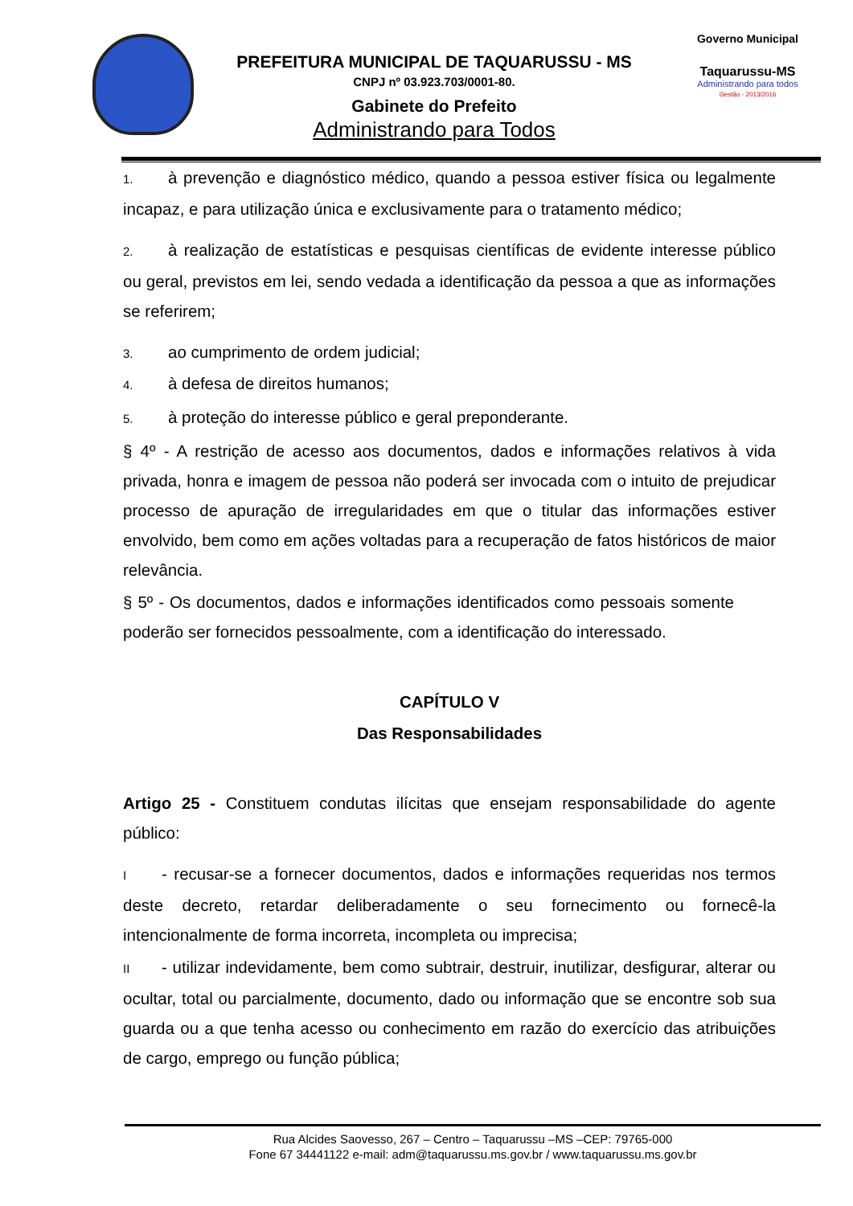PREFEITURA MUNICIPAL DE TAQUARUSSU - MS
CNPJ nº 03.923.703/0001-80.
Gabinete do Prefeito
Administrando para Todos
Governo Municipal
Taquarussu-MS
Administrando para todos
Gestão - 2013/2016
1. à prevenção e diagnóstico médico, quando a pessoa estiver física ou legalmente incapaz, e para utilização única e exclusivamente para o tratamento médico;
2. à realização de estatísticas e pesquisas científicas de evidente interesse público ou geral, previstos em lei, sendo vedada a identificação da pessoa a que as informações se referirem;
3. ao cumprimento de ordem judicial;
4. à defesa de direitos humanos;
5. à proteção do interesse público e geral preponderante.
§ 4º - A restrição de acesso aos documentos, dados e informações relativos à vida privada, honra e imagem de pessoa não poderá ser invocada com o intuito de prejudicar processo de apuração de irregularidades em que o titular das informações estiver envolvido, bem como em ações voltadas para a recuperação de fatos históricos de maior relevância.
§ 5º - Os documentos, dados e informações identificados como pessoais somente poderão ser fornecidos pessoalmente, com a identificação do interessado.
CAPÍTULO V
Das Responsabilidades
Artigo 25 - Constituem condutas ilícitas que ensejam responsabilidade do agente público:
I - recusar-se a fornecer documentos, dados e informações requeridas nos termos deste decreto, retardar deliberadamente o seu fornecimento ou fornecê-la intencionalmente de forma incorreta, incompleta ou imprecisa;
II - utilizar indevidamente, bem como subtrair, destruir, inutilizar, desfigurar, alterar ou ocultar, total ou parcialmente, documento, dado ou informação que se encontre sob sua guarda ou a que tenha acesso ou conhecimento em razão do exercício das atribuições de cargo, emprego ou função pública;
Rua Alcides Saovesso, 267 – Centro – Taquarussu –MS –CEP: 79765-000
Fone 67 34441122 e-mail: adm@taquarussu.ms.gov.br / www.taquarussu.ms.gov.br